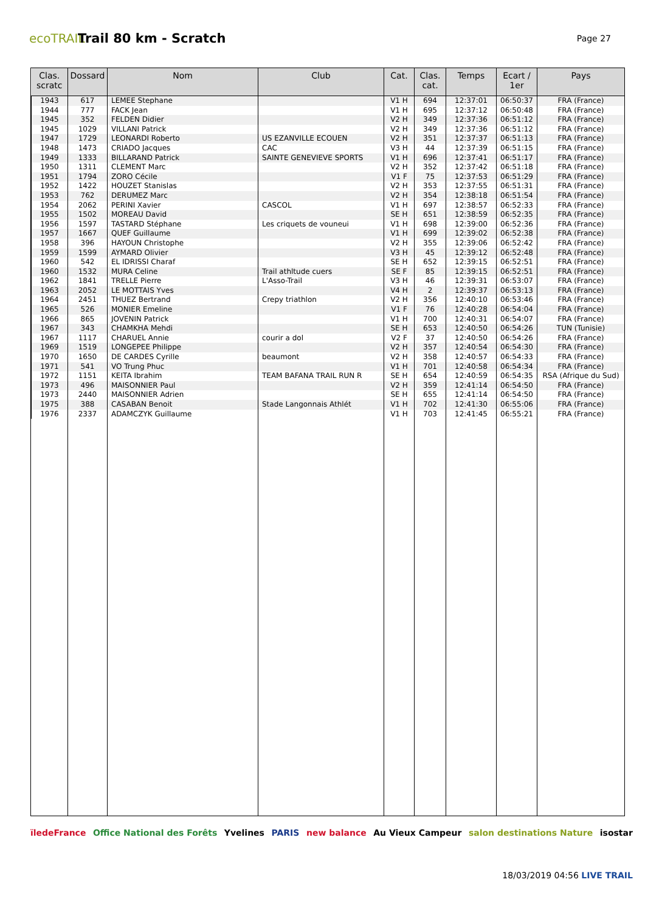ecoTRAIL
Trail 80 km - Scratch
Page 27
| Clas. scratc | Dossard | Nom | Club | Cat. | Clas. cat. | Temps | Ecart / 1er | Pays |
| --- | --- | --- | --- | --- | --- | --- | --- | --- |
| 1943 | 617 | LEMEE Stephane | | V1 H | 694 | 12:37:01 | 06:50:37 | FRA (France) |
| 1944 | 777 | FACK Jean | | V1 H | 695 | 12:37:12 | 06:50:48 | FRA (France) |
| 1945 | 352 | FELDEN Didier | | V2 H | 349 | 12:37:36 | 06:51:12 | FRA (France) |
| 1945 | 1029 | VILLANI Patrick | | V2 H | 349 | 12:37:36 | 06:51:12 | FRA (France) |
| 1947 | 1729 | LEONARDI Roberto | US EZANVILLE ECOUEN | V2 H | 351 | 12:37:37 | 06:51:13 | FRA (France) |
| 1948 | 1473 | CRIADO Jacques | CAC | V3 H | 44 | 12:37:39 | 06:51:15 | FRA (France) |
| 1949 | 1333 | BILLARAND Patrick | SAINTE GENEVIEVE SPORTS | V1 H | 696 | 12:37:41 | 06:51:17 | FRA (France) |
| 1950 | 1311 | CLEMENT Marc | | V2 H | 352 | 12:37:42 | 06:51:18 | FRA (France) |
| 1951 | 1794 | ZORO Cécile | | V1 F | 75 | 12:37:53 | 06:51:29 | FRA (France) |
| 1952 | 1422 | HOUZET Stanislas | | V2 H | 353 | 12:37:55 | 06:51:31 | FRA (France) |
| 1953 | 762 | DERUMEZ Marc | | V2 H | 354 | 12:38:18 | 06:51:54 | FRA (France) |
| 1954 | 2062 | PERINI Xavier | CASCOL | V1 H | 697 | 12:38:57 | 06:52:33 | FRA (France) |
| 1955 | 1502 | MOREAU David | | SE H | 651 | 12:38:59 | 06:52:35 | FRA (France) |
| 1956 | 1597 | TASTARD Stéphane | Les criquets de vouneui | V1 H | 698 | 12:39:00 | 06:52:36 | FRA (France) |
| 1957 | 1667 | QUEF Guillaume | | V1 H | 699 | 12:39:02 | 06:52:38 | FRA (France) |
| 1958 | 396 | HAYOUN Christophe | | V2 H | 355 | 12:39:06 | 06:52:42 | FRA (France) |
| 1959 | 1599 | AYMARD Olivier | | V3 H | 45 | 12:39:12 | 06:52:48 | FRA (France) |
| 1960 | 542 | EL IDRISSI Charaf | | SE H | 652 | 12:39:15 | 06:52:51 | FRA (France) |
| 1960 | 1532 | MURA Celine | Trail athltude cuers | SE F | 85 | 12:39:15 | 06:52:51 | FRA (France) |
| 1962 | 1841 | TRELLE Pierre | L'Asso-Trail | V3 H | 46 | 12:39:31 | 06:53:07 | FRA (France) |
| 1963 | 2052 | LE MOTTAIS Yves | | V4 H | 2 | 12:39:37 | 06:53:13 | FRA (France) |
| 1964 | 2451 | THUEZ Bertrand | Crepy triathlon | V2 H | 356 | 12:40:10 | 06:53:46 | FRA (France) |
| 1965 | 526 | MONIER Emeline | | V1 F | 76 | 12:40:28 | 06:54:04 | FRA (France) |
| 1966 | 865 | JOVENIN Patrick | | V1 H | 700 | 12:40:31 | 06:54:07 | FRA (France) |
| 1967 | 343 | CHAMKHA Mehdi | | SE H | 653 | 12:40:50 | 06:54:26 | TUN (Tunisie) |
| 1967 | 1117 | CHARUEL Annie | courir a dol | V2 F | 37 | 12:40:50 | 06:54:26 | FRA (France) |
| 1969 | 1519 | LONGEPEE Philippe | | V2 H | 357 | 12:40:54 | 06:54:30 | FRA (France) |
| 1970 | 1650 | DE CARDES Cyrille | beaumont | V2 H | 358 | 12:40:57 | 06:54:33 | FRA (France) |
| 1971 | 541 | VO Trung Phuc | | V1 H | 701 | 12:40:58 | 06:54:34 | FRA (France) |
| 1972 | 1151 | KEITA Ibrahim | TEAM BAFANA TRAIL RUN R | SE H | 654 | 12:40:59 | 06:54:35 | RSA (Afrique du Sud) |
| 1973 | 496 | MAISONNIER Paul | | V2 H | 359 | 12:41:14 | 06:54:50 | FRA (France) |
| 1973 | 2440 | MAISONNIER Adrien | | SE H | 655 | 12:41:14 | 06:54:50 | FRA (France) |
| 1975 | 388 | CASABAN Benoit | Stade Langonnais Athlét | V1 H | 702 | 12:41:30 | 06:55:06 | FRA (France) |
| 1976 | 2337 | ADAMCZYK Guillaume | | V1 H | 703 | 12:41:45 | 06:55:21 | FRA (France) |
ïledeFrance Office National des Forêts Yvelines PARIS new balance Au Vieux Campeur salon destinations Nature isostar
18/03/2019 04:56 LIVE TRAIL